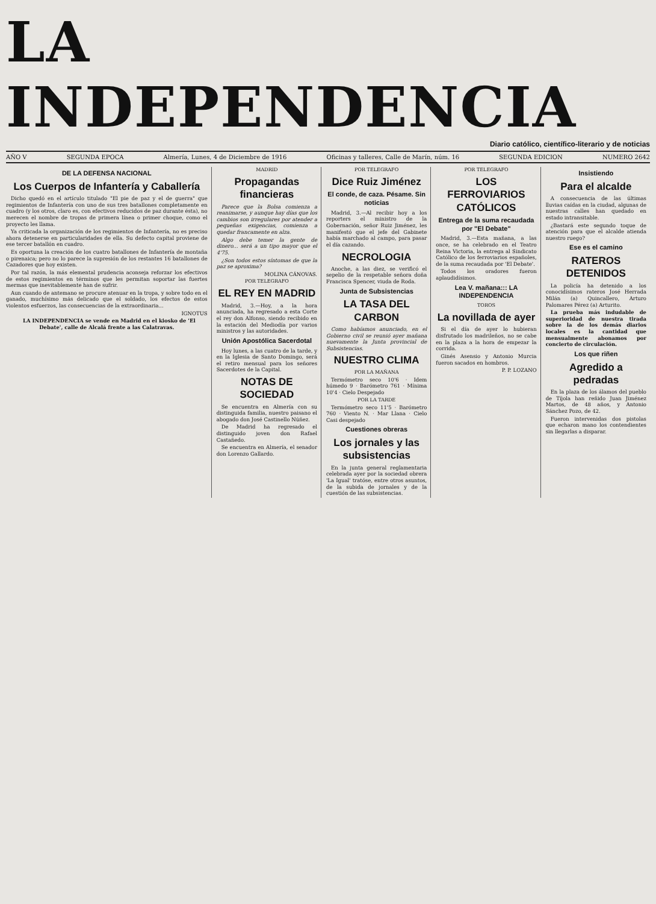LA INDEPENDENCIA
Diario católico, científico-literario y de noticias
AÑO V SEGUNDA EPOCA Almería, Lunes, 4 de Diciembre de 1916 Oficinas y talleres, Calle de Marín, núm. 16 SEGUNDA EDICION NUMERO 2642
DE LA DEFENSA NACIONAL
Los Cuerpos de Infantería y Caballería
Dicho quedó en el artículo titulado "El pie de paz y el de guerra" que regimientos de Infantería con uno de sus tres batallones completamente en cuadro (y los otros, claro es, con efectivos reducidos de paz durante ésta), no merecen el nombre de tropas de primera línea o primer choque, como el proyecto les llama.
Ya criticada la organización de los regimientos de Infantería, no es preciso ahora detenerse en particularidades de ella. Su defecto capital proviene de ese tercer batallón en cuadro.
Es oportuna la creación de los cuatro batallones de Infantería de montaña o pirenaica; pero no lo parece la supresión de los restantes 16 batallones de Cazadores que hoy existen.
Por tal razón, la más elemental prudencia aconseja reforzar los efectivos de estos regimientos en términos que les permitan soportar las fuertes mermas que inevitablemente han de sufrir.
Aun cuando de antemano se procure atenuar en la tropa, y sobre todo en el ganado, muchísimo más delicado que el soldado, los efectos de estos violentos esfuerzos, las consecuencias de la extraordinaria...
IGNOTUS
LA INDEPENDENCIA se vende en Madrid en el kiosko de 'El Debate', calle de Alcalá frente a las Calatravas.
MADRID
Propagandas financieras
Parece que la Bolsa comienza a reanimarse, y aunque hay días que los cambios son irregulares por atender a pequeñas exigencias, comienza a quedar francamente en alza.
Algo debe temer la gente de dinero... será a un tipo mayor que el 4'75.
¿Son todos estos síntomas de que la paz se aproxima?
MOLINA CÁNOVAS.
POR TELEGRAFO
EL REY EN MADRID
Madrid, 3.—Hoy, a la hora anunciada, ha regresado a esta Corte el rey don Alfonso, siendo recibido en la estación del Mediodía por varios ministros y las autoridades.
Unión Apostólica Sacerdotal
Hoy lunes, a las cuatro de la tarde, y en la Iglesia de Santo Domingo, será el retiro mensual para los señores Sacerdotes de la Capital.
NOTAS DE SOCIEDAD
Se encuentra en Almería con su distinguida familia, nuestro paisano el abogado don José Castinello Núñez.
De Madrid ha regresado el distinguido joven don Rafael Castañedo.
Se encuentra en Almería, el senador don Lorenzo Gallardo.
POR TELEGRAFO
Dice Ruiz Jiménez
El conde, de caza. Pésame. Sin noticias
Madrid, 3.—Al recibir hoy a los reporters el ministro de la Gobernación, señor Ruiz Jiménez, les manifestó que el jefe del Gabinete había marchado al campo, para pasar el día cazando.
NECROLOGIA
Anoche, a las diez, se verificó el sepelio de la respetable señora doña Francisca Spencer, viuda de Roda.
Junta de Subsistencias
LA TASA DEL CARBON
Como habíamos anunciado, en el Gobierno civil se reunió ayer mañana nuevamente la Junta provincial de Subsistencias.
NUESTRO CLIMA
POR LA MAÑANA
Termómetro seco 10'6 · Idem húmedo 9 · Barómetro 761 · Mínima 10'4 · Cielo Despejado
POR LA TARDE
Termómetro seco 11'5 · Barómetro 760 · Viento N. · Mar Llana · Cielo Casi despejado
Cuestiones obreras
Los jornales y las subsistencias
En la junta general reglamentaria celebrada ayer por la sociedad obrera 'La Igual' tratóse, entre otros asuntos, de la subida de jornales y de la cuestión de las subsistencias.
POR TELEGRAFO
LOS FERROVIARIOS CATÓLICOS
Entrega de la suma recaudada por "El Debate"
Madrid, 3.—Esta mañana, a las once, se ha celebrado en el Teatro Reina Victoria, la entrega al Sindicato Católico de los ferroviarios españoles, de la suma recaudada por 'El Debate'.
Todos los oradores fueron aplaudidísimos.
Lea V. mañana::: LA INDEPENDENCIA
TOROS
La novillada de ayer
Si el día de ayer lo hubieran disfrutado los madrileños, no se cabe en la plaza a la hora de empezar la corrida.
Ginés Asensio y Antonio Murcia fueron sacados en hombros.
P. P. LOZANO
Insistiendo
Para el alcalde
A consecuencia de las últimas lluvias caídas en la ciudad, algunas de nuestras calles han quedado en estado intransitable.
¿Bastará este segundo toque de atención para que el alcalde atienda nuestro ruego?
Ese es el camino
RATEROS DETENIDOS
La policía ha detenido a los conocidísimos rateros José Herrada Milán (a) Quincallero, Arturo Palomares Pérez (a) Arturito.
La prueba más indudable de superioridad de nuestra tirada sobre la de los demás diarios locales es la cantidad que mensualmente abonamos por concierto de circulación.
Los que riñen
Agredido a pedradas
En la plaza de los álamos del pueblo de Tíjola han reñido Juan Jiménez Martos, de 48 años, y Antonio Sánchez Pozo, de 42.
Fueron intervenidas dos pistolas que echaron mano los contendientes sin llegarlas a disparar.